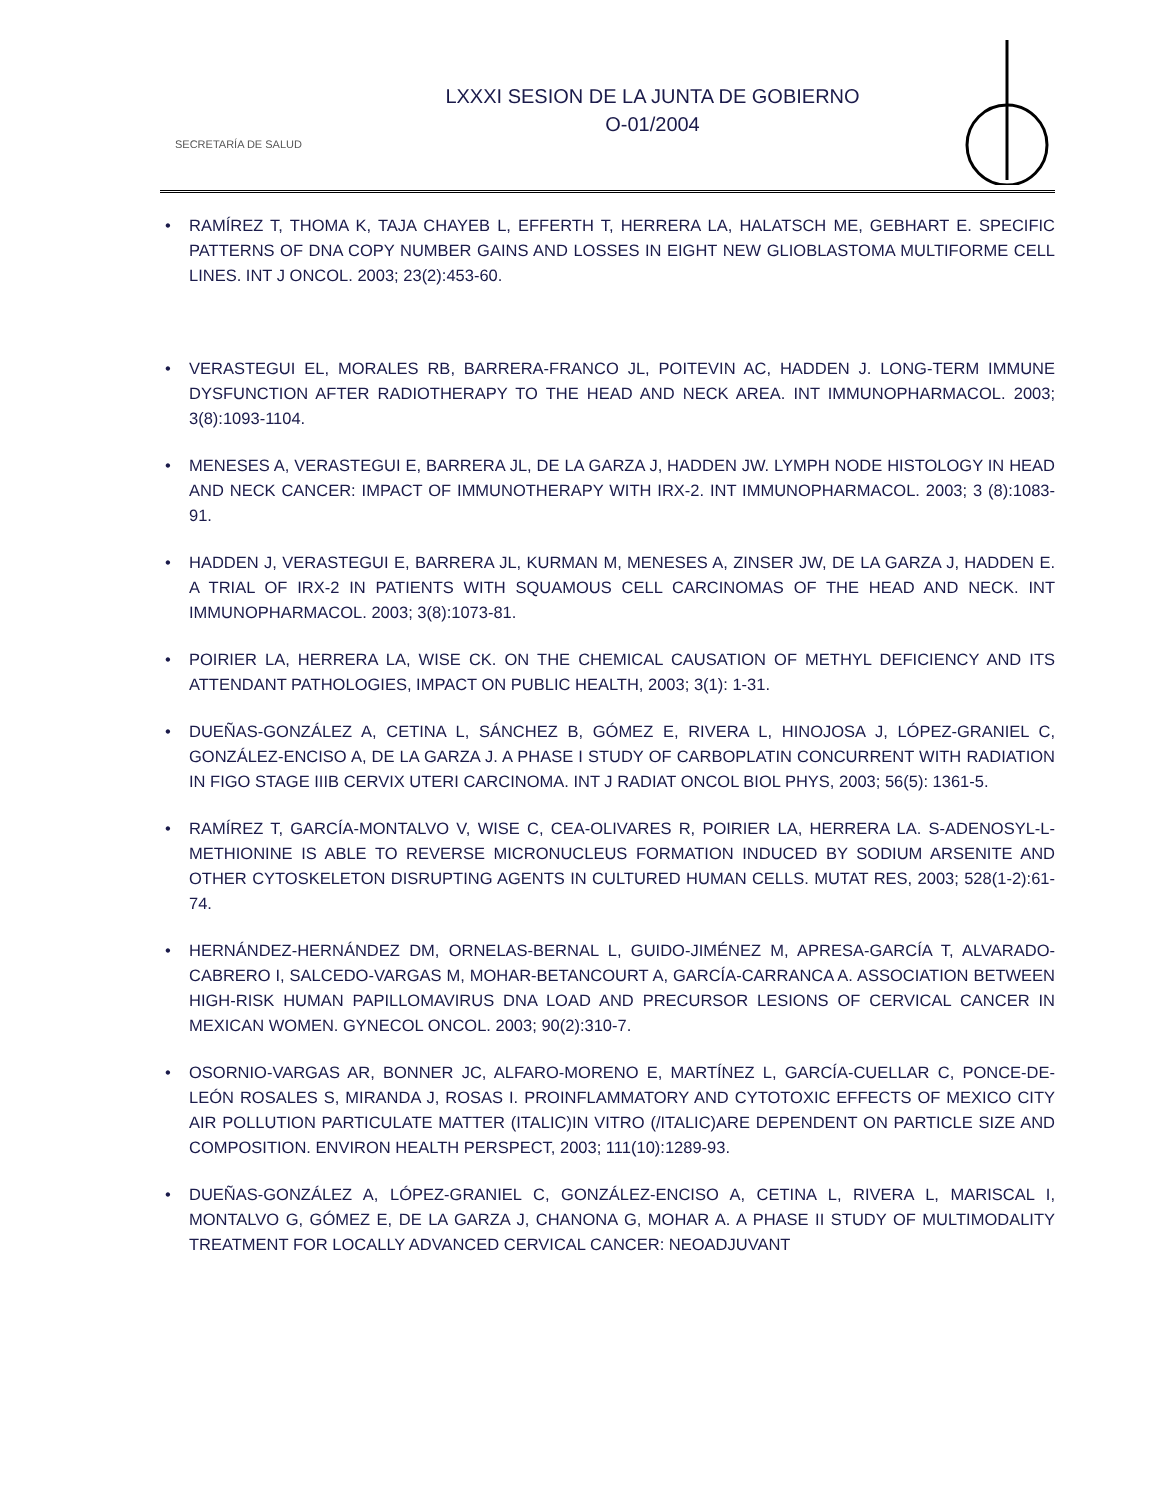SECRETARÍA DE SALUD
LXXXI SESION DE LA JUNTA DE GOBIERNO
O-01/2004
• RAMÍREZ T, THOMA K, TAJA CHAYEB L, EFFERTH T, HERRERA LA, HALATSCH ME, GEBHART E. SPECIFIC PATTERNS OF DNA COPY NUMBER GAINS AND LOSSES IN EIGHT NEW GLIOBLASTOMA MULTIFORME CELL LINES. INT J ONCOL. 2003; 23(2):453-60.
• VERASTEGUI EL, MORALES RB, BARRERA-FRANCO JL, POITEVIN AC, HADDEN J. LONG-TERM IMMUNE DYSFUNCTION AFTER RADIOTHERAPY TO THE HEAD AND NECK AREA. INT IMMUNOPHARMACOL. 2003; 3(8):1093-1104.
• MENESES A, VERASTEGUI E, BARRERA JL, DE LA GARZA J, HADDEN JW. LYMPH NODE HISTOLOGY IN HEAD AND NECK CANCER: IMPACT OF IMMUNOTHERAPY WITH IRX-2. INT IMMUNOPHARMACOL. 2003; 3 (8):1083-91.
• HADDEN J, VERASTEGUI E, BARRERA JL, KURMAN M, MENESES A, ZINSER JW, DE LA GARZA J, HADDEN E. A TRIAL OF IRX-2 IN PATIENTS WITH SQUAMOUS CELL CARCINOMAS OF THE HEAD AND NECK. INT IMMUNOPHARMACOL. 2003; 3(8):1073-81.
• POIRIER LA, HERRERA LA, WISE CK. ON THE CHEMICAL CAUSATION OF METHYL DEFICIENCY AND ITS ATTENDANT PATHOLOGIES, IMPACT ON PUBLIC HEALTH, 2003; 3(1): 1-31.
• DUEÑAS-GONZÁLEZ A, CETINA L, SÁNCHEZ B, GÓMEZ E, RIVERA L, HINOJOSA J, LÓPEZ-GRANIEL C, GONZÁLEZ-ENCISO A, DE LA GARZA J. A PHASE I STUDY OF CARBOPLATIN CONCURRENT WITH RADIATION IN FIGO STAGE IIIB CERVIX UTERI CARCINOMA. INT J RADIAT ONCOL BIOL PHYS, 2003; 56(5): 1361-5.
• RAMÍREZ T, GARCÍA-MONTALVO V, WISE C, CEA-OLIVARES R, POIRIER LA, HERRERA LA. S-ADENOSYL-L-METHIONINE IS ABLE TO REVERSE MICRONUCLEUS FORMATION INDUCED BY SODIUM ARSENITE AND OTHER CYTOSKELETON DISRUPTING AGENTS IN CULTURED HUMAN CELLS. MUTAT RES, 2003; 528(1-2):61-74.
• HERNÁNDEZ-HERNÁNDEZ DM, ORNELAS-BERNAL L, GUIDO-JIMÉNEZ M, APRESA-GARCÍA T, ALVARADO-CABRERO I, SALCEDO-VARGAS M, MOHAR-BETANCOURT A, GARCÍA-CARRANCA A. ASSOCIATION BETWEEN HIGH-RISK HUMAN PAPILLOMAVIRUS DNA LOAD AND PRECURSOR LESIONS OF CERVICAL CANCER IN MEXICAN WOMEN. GYNECOL ONCOL. 2003; 90(2):310-7.
• OSORNIO-VARGAS AR, BONNER JC, ALFARO-MORENO E, MARTÍNEZ L, GARCÍA-CUELLAR C, PONCE-DE-LEÓN ROSALES S, MIRANDA J, ROSAS I. PROINFLAMMATORY AND CYTOTOXIC EFFECTS OF MEXICO CITY AIR POLLUTION PARTICULATE MATTER (ITALIC)IN VITRO (/ITALIC)ARE DEPENDENT ON PARTICLE SIZE AND COMPOSITION. ENVIRON HEALTH PERSPECT, 2003; 111(10):1289-93.
• DUEÑAS-GONZÁLEZ A, LÓPEZ-GRANIEL C, GONZÁLEZ-ENCISO A, CETINA L, RIVERA L, MARISCAL I, MONTALVO G, GÓMEZ E, DE LA GARZA J, CHANONA G, MOHAR A. A PHASE II STUDY OF MULTIMODALITY TREATMENT FOR LOCALLY ADVANCED CERVICAL CANCER: NEOADJUVANT